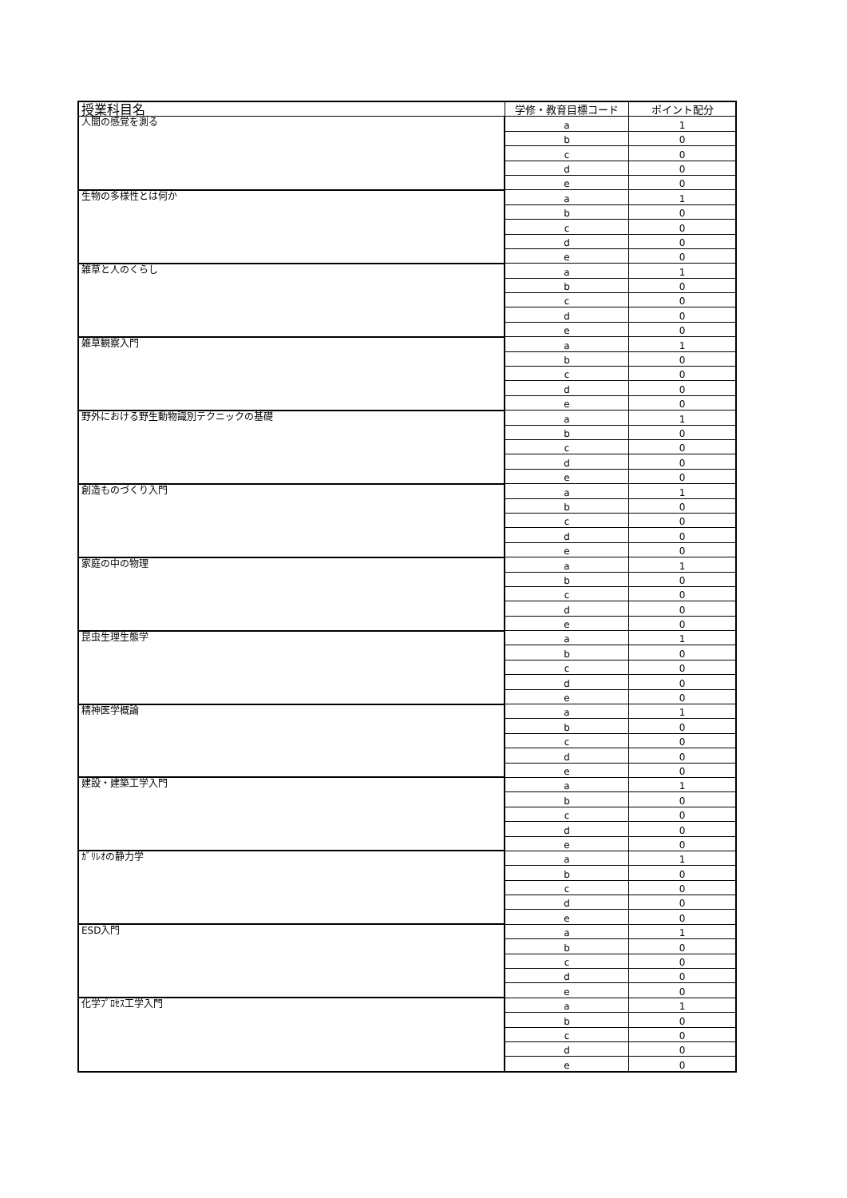| 授業科目名 | 学修・教育目標コード | ポイント配分 |
| --- | --- | --- |
| 人間の感覚を測る | a | 1 |
| | b | 0 |
| | c | 0 |
| | d | 0 |
| | e | 0 |
| 生物の多様性とは何か | a | 1 |
| | b | 0 |
| | c | 0 |
| | d | 0 |
| | e | 0 |
| 雑草と人のくらし | a | 1 |
| | b | 0 |
| | c | 0 |
| | d | 0 |
| | e | 0 |
| 雑草観察入門 | a | 1 |
| | b | 0 |
| | c | 0 |
| | d | 0 |
| | e | 0 |
| 野外における野生動物識別テクニックの基礎 | a | 1 |
| | b | 0 |
| | c | 0 |
| | d | 0 |
| | e | 0 |
| 創造ものづくり入門 | a | 1 |
| | b | 0 |
| | c | 0 |
| | d | 0 |
| | e | 0 |
| 家庭の中の物理 | a | 1 |
| | b | 0 |
| | c | 0 |
| | d | 0 |
| | e | 0 |
| 昆虫生理生態学 | a | 1 |
| | b | 0 |
| | c | 0 |
| | d | 0 |
| | e | 0 |
| 精神医学概論 | a | 1 |
| | b | 0 |
| | c | 0 |
| | d | 0 |
| | e | 0 |
| 建設・建築工学入門 | a | 1 |
| | b | 0 |
| | c | 0 |
| | d | 0 |
| | e | 0 |
| ｶﾞﾘﾚｵの静力学 | a | 1 |
| | b | 0 |
| | c | 0 |
| | d | 0 |
| | e | 0 |
| ESD入門 | a | 1 |
| | b | 0 |
| | c | 0 |
| | d | 0 |
| | e | 0 |
| 化学ﾌﾟﾛｾｽ工学入門 | a | 1 |
| | b | 0 |
| | c | 0 |
| | d | 0 |
| | e | 0 |